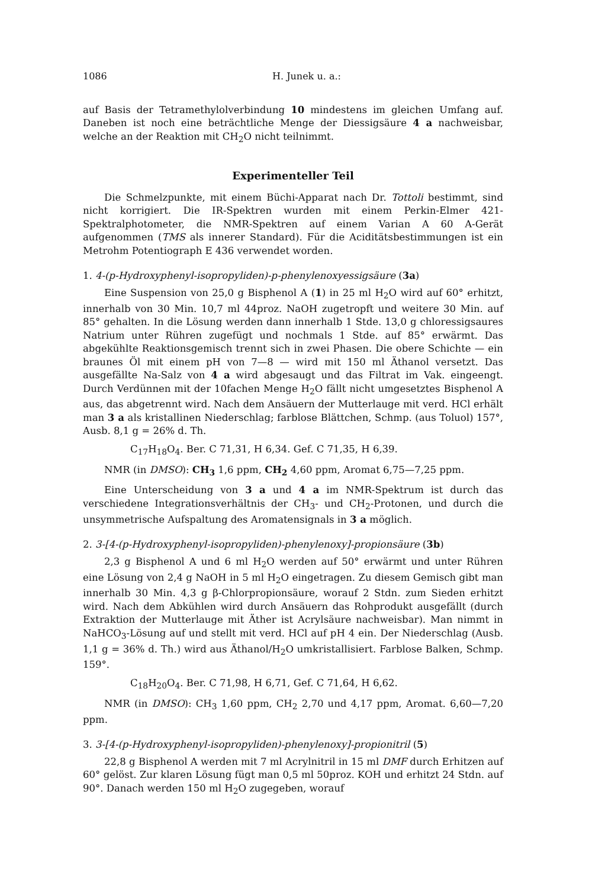1086 H. Junek u. a.:
auf Basis der Tetramethylolverbindung 10 mindestens im gleichen Umfang auf. Daneben ist noch eine beträchtliche Menge der Diessigsäure 4 a nachweisbar, welche an der Reaktion mit CH<sub>2</sub>O nicht teilnimmt.
Experimenteller Teil
Die Schmelzpunkte, mit einem Büchi-Apparat nach Dr. Tottoli bestimmt, sind nicht korrigiert. Die IR-Spektren wurden mit einem Perkin-Elmer 421-Spektralphotometer, die NMR-Spektren auf einem Varian A 60 A-Gerät aufgenommen (TMS als innerer Standard). Für die Aciditätsbestimmungen ist ein Metrohm Potentiograph E 436 verwendet worden.
1. 4-(p-Hydroxyphenyl-isopropyliden)-p-phenylenoxyessigsäure (3a)
Eine Suspension von 25,0 g Bisphenol A (1) in 25 ml H<sub>2</sub>O wird auf 60° erhitzt, innerhalb von 30 Min. 10,7 ml 44proz. NaOH zugetropft und weitere 30 Min. auf 85° gehalten. In die Lösung werden dann innerhalb 1 Stde. 13,0 g chloressigsaures Natrium unter Rühren zugefügt und nochmals 1 Stde. auf 85° erwärmt. Das abgekühlte Reaktionsgemisch trennt sich in zwei Phasen. Die obere Schichte — ein braunes Öl mit einem pH von 7—8 — wird mit 150 ml Äthanol versetzt. Das ausgefällte Na-Salz von 4 a wird abgesaugt und das Filtrat im Vak. eingeengt. Durch Verdünnen mit der 10fachen Menge H<sub>2</sub>O fällt nicht umgesetztes Bisphenol A aus, das abgetrennt wird. Nach dem Ansäuern der Mutterlauge mit verd. HCl erhält man 3 a als kristallinen Niederschlag; farblose Blättchen, Schmp. (aus Toluol) 157°, Ausb. 8,1 g = 26% d. Th.
C<sub>17</sub>H<sub>18</sub>O<sub>4</sub>. Ber. C 71,31, H 6,34. Gef. C 71,35, H 6,39.
NMR (in DMSO): CH<sub>3</sub> 1,6 ppm, CH<sub>2</sub> 4,60 ppm, Aromat 6,75—7,25 ppm.
Eine Unterscheidung von 3 a und 4 a im NMR-Spektrum ist durch das verschiedene Integrationsverhältnis der CH<sub>3</sub>- und CH<sub>2</sub>-Protonen, und durch die unsymmetrische Aufspaltung des Aromatensignals in 3 a möglich.
2. 3-[4-(p-Hydroxyphenyl-isopropyliden)-phenylenoxy]-propionsäure (3b)
2,3 g Bisphenol A und 6 ml H<sub>2</sub>O werden auf 50° erwärmt und unter Rühren eine Lösung von 2,4 g NaOH in 5 ml H<sub>2</sub>O eingetragen. Zu diesem Gemisch gibt man innerhalb 30 Min. 4,3 g β-Chlorpropionsäure, worauf 2 Stdn. zum Sieden erhitzt wird. Nach dem Abkühlen wird durch Ansäuern das Rohprodukt ausgefällt (durch Extraktion der Mutterlauge mit Äther ist Acrylsäure nachweisbar). Man nimmt in NaHCO<sub>3</sub>-Lösung auf und stellt mit verd. HCl auf pH 4 ein. Der Niederschlag (Ausb. 1,1 g = 36% d. Th.) wird aus Äthanol/H<sub>2</sub>O umkristallisiert. Farblose Balken, Schmp. 159°.
C<sub>18</sub>H<sub>20</sub>O<sub>4</sub>. Ber. C 71,98, H 6,71, Gef. C 71,64, H 6,62.
NMR (in DMSO): CH<sub>3</sub> 1,60 ppm, CH<sub>2</sub> 2,70 und 4,17 ppm, Aromat. 6,60—7,20 ppm.
3. 3-[4-(p-Hydroxyphenyl-isopropyliden)-phenylenoxy]-propionitril (5)
22,8 g Bisphenol A werden mit 7 ml Acrylnitril in 15 ml DMF durch Erhitzen auf 60° gelöst. Zur klaren Lösung fügt man 0,5 ml 50proz. KOH und erhitzt 24 Stdn. auf 90°. Danach werden 150 ml H<sub>2</sub>O zugegeben, worauf